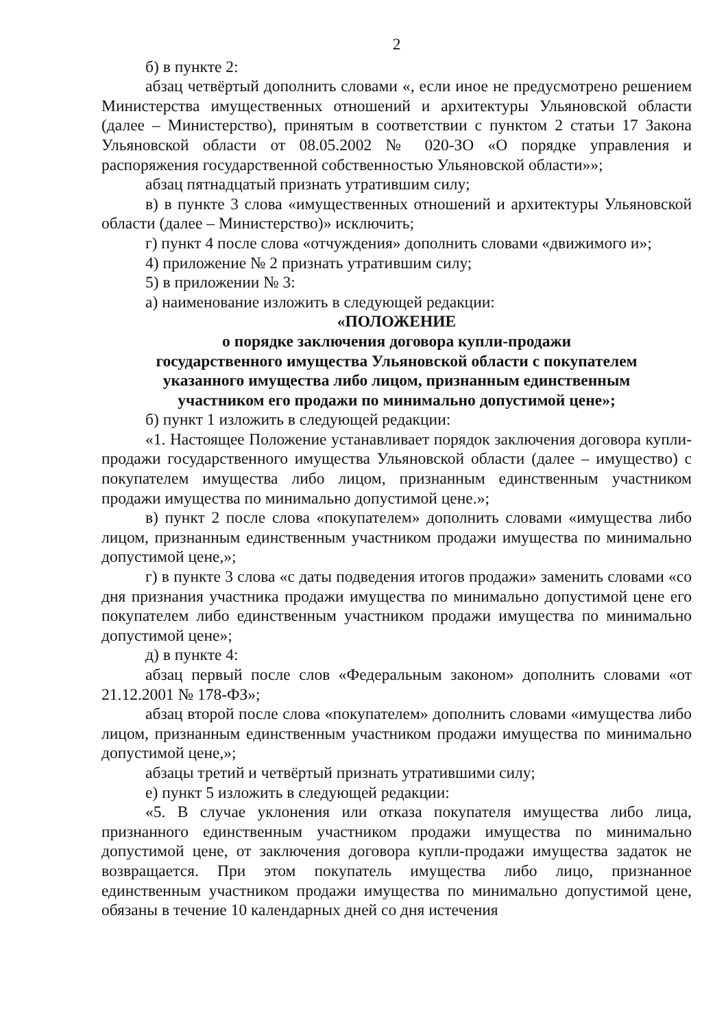2
б) в пункте 2:
абзац четвёртый дополнить словами «, если иное не предусмотрено решением Министерства имущественных отношений и архитектуры Ульяновской области (далее – Министерство), принятым в соответствии с пунктом 2 статьи 17 Закона Ульяновской области от 08.05.2002 № 020-ЗО «О порядке управления и распоряжения государственной собственностью Ульяновской области»»;
абзац пятнадцатый признать утратившим силу;
в) в пункте 3 слова «имущественных отношений и архитектуры Ульяновской области (далее – Министерство)» исключить;
г) пункт 4 после слова «отчуждения» дополнить словами «движимого и»;
4) приложение № 2 признать утратившим силу;
5) в приложении № 3:
а) наименование изложить в следующей редакции:
«ПОЛОЖЕНИЕ
о порядке заключения договора купли-продажи
государственного имущества Ульяновской области с покупателем
указанного имущества либо лицом, признанным единственным
участником его продажи по минимально допустимой цене»;
б) пункт 1 изложить в следующей редакции:
«1. Настоящее Положение устанавливает порядок заключения договора купли-продажи государственного имущества Ульяновской области (далее – имущество) с покупателем имущества либо лицом, признанным единственным участником продажи имущества по минимально допустимой цене.»;
в) пункт 2 после слова «покупателем» дополнить словами «имущества либо лицом, признанным единственным участником продажи имущества по минимально допустимой цене,»;
г) в пункте 3 слова «с даты подведения итогов продажи» заменить словами «со дня признания участника продажи имущества по минимально допустимой цене его покупателем либо единственным участником продажи имущества по минимально допустимой цене»;
д) в пункте 4:
абзац первый после слов «Федеральным законом» дополнить словами «от 21.12.2001 № 178-ФЗ»;
абзац второй после слова «покупателем» дополнить словами «имущества либо лицом, признанным единственным участником продажи имущества по минимально допустимой цене,»;
абзацы третий и четвёртый признать утратившими силу;
е) пункт 5 изложить в следующей редакции:
«5. В случае уклонения или отказа покупателя имущества либо лица, признанного единственным участником продажи имущества по минимально допустимой цене, от заключения договора купли-продажи имущества задаток не возвращается. При этом покупатель имущества либо лицо, признанное единственным участником продажи имущества по минимально допустимой цене, обязаны в течение 10 календарных дней со дня истечения